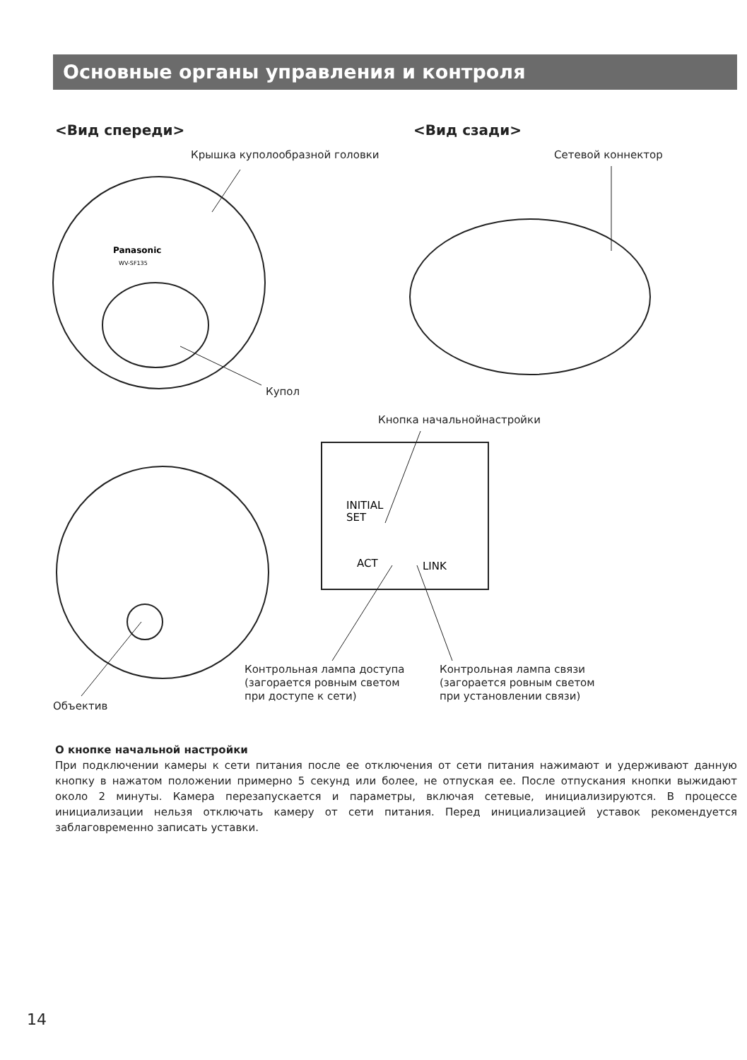Основные органы управления и контроля
<Вид спереди> <Вид сзади>
Крышка куполообразной головки Сетевой коннектор
Panasonic
WV-SF135
INITIAL
SET
ACT
LINK
Купол
Кнопка начальнойнастройки
Контрольная лампа доступа
(загорается ровным светом
при доступе к сети)
Контрольная лампа связи
(загорается ровным светом
при установлении связи)
Объектив
О кнопке начальной настройки
При подключении камеры к сети питания после ее отключения от сети питания нажимают и удерживают данную кнопку в нажатом положении примерно 5 секунд или более, не отпуская ее. После отпускания кнопки выжидают около 2 минуты. Камера перезапускается и параметры, включая сетевые, инициализируются. В процессе инициализации нельзя отключать камеру от сети питания. Перед инициализацией уставок рекомендуется заблаговременно записать уставки.
14